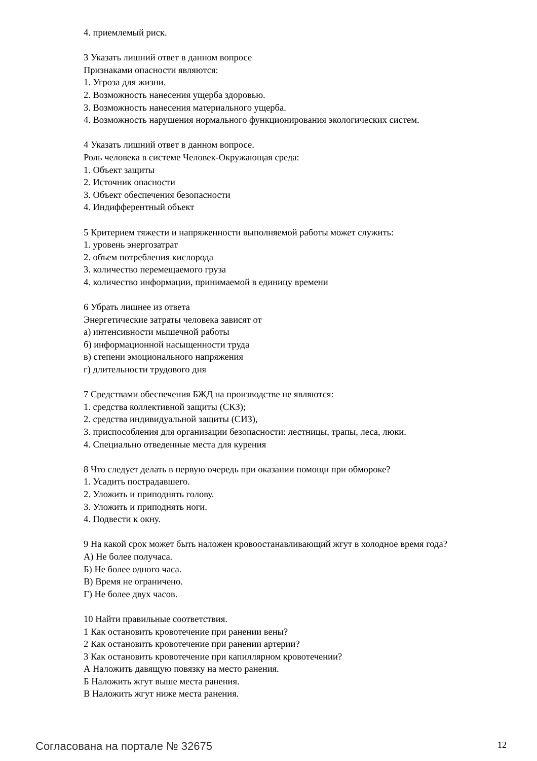4. приемлемый риск.
3 Указать лишний ответ в данном вопросе
Признаками опасности являются:
1. Угроза для жизни.
2. Возможность нанесения ущерба здоровью.
3. Возможность нанесения материального ущерба.
4. Возможность нарушения нормального функционирования экологических систем.
4 Указать лишний ответ в данном вопросе.
Роль человека в системе Человек-Окружающая среда:
1. Объект защиты
2. Источник опасности
3. Объект обеспечения безопасности
4. Индифферентный объект
5 Критерием тяжести и напряженности выполняемой работы может служить:
1. уровень энергозатрат
2. объем потребления кислорода
3. количество перемещаемого груза
4. количество информации, принимаемой в единицу времени
6 Убрать лишнее из ответа
Энергетические затраты человека зависят от
а) интенсивности мышечной работы
б) информационной насыщенности труда
в) степени эмоционального напряжения
г) длительности трудового дня
7 Средствами обеспечения БЖД на производстве не являются:
1. средства коллективной защиты (СКЗ);
2. средства индивидуальной защиты (СИЗ),
3. приспособления для организации безопасности: лестницы, трапы, леса, люки.
4. Специально отведенные места для курения
8 Что следует делать в первую очередь при оказании помощи при обмороке?
1. Усадить пострадавшего.
2. Уложить и приподнять голову.
3. Уложить и приподнять ноги.
4. Подвести к окну.
9 На какой срок может быть наложен кровоостанавливающий жгут в холодное время года?
А) Не более получаса.
Б) Не более одного часа.
В) Время не ограничено.
Г) Не более двух часов.
10 Найти правильные соответствия.
1 Как остановить кровотечение при ранении вены?
2 Как остановить кровотечение при ранении артерии?
3 Как остановить кровотечение при капиллярном кровотечении?
А Наложить давящую повязку на место ранения.
Б Наложить жгут выше места ранения.
В Наложить жгут ниже места ранения.
Согласована на портале № 32675 12